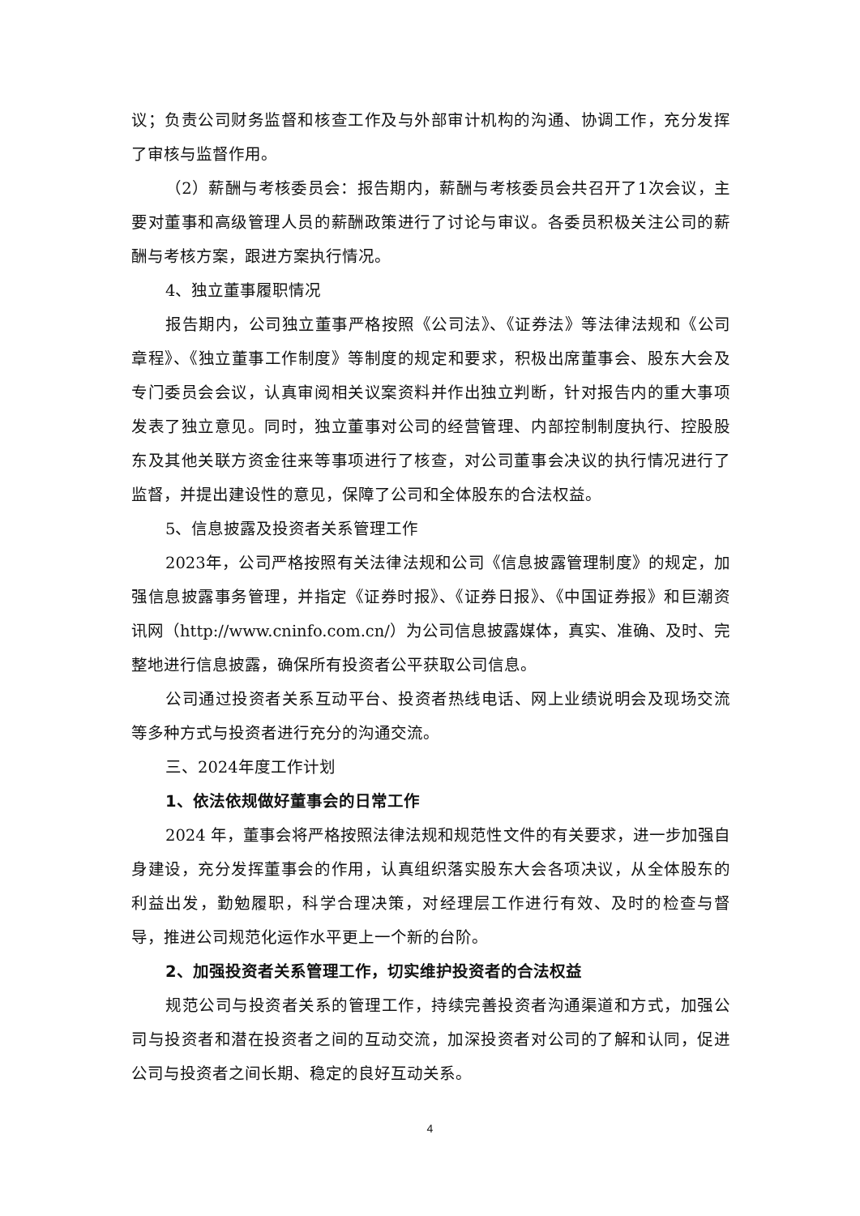议；负责公司财务监督和核查工作及与外部审计机构的沟通、协调工作，充分发挥了审核与监督作用。
（2）薪酬与考核委员会：报告期内，薪酬与考核委员会共召开了1次会议，主要对董事和高级管理人员的薪酬政策进行了讨论与审议。各委员积极关注公司的薪酬与考核方案，跟进方案执行情况。
4、独立董事履职情况
报告期内，公司独立董事严格按照《公司法》、《证券法》等法律法规和《公司章程》、《独立董事工作制度》等制度的规定和要求，积极出席董事会、股东大会及专门委员会会议，认真审阅相关议案资料并作出独立判断，针对报告内的重大事项发表了独立意见。同时，独立董事对公司的经营管理、内部控制制度执行、控股股东及其他关联方资金往来等事项进行了核查，对公司董事会决议的执行情况进行了监督，并提出建设性的意见，保障了公司和全体股东的合法权益。
5、信息披露及投资者关系管理工作
2023年，公司严格按照有关法律法规和公司《信息披露管理制度》的规定，加强信息披露事务管理，并指定《证券时报》、《证券日报》、《中国证券报》和巨潮资讯网（http://www.cninfo.com.cn/）为公司信息披露媒体，真实、准确、及时、完整地进行信息披露，确保所有投资者公平获取公司信息。
公司通过投资者关系互动平台、投资者热线电话、网上业绩说明会及现场交流等多种方式与投资者进行充分的沟通交流。
三、2024年度工作计划
1、依法依规做好董事会的日常工作
2024 年，董事会将严格按照法律法规和规范性文件的有关要求，进一步加强自身建设，充分发挥董事会的作用，认真组织落实股东大会各项决议，从全体股东的利益出发，勤勉履职，科学合理决策，对经理层工作进行有效、及时的检查与督导，推进公司规范化运作水平更上一个新的台阶。
2、加强投资者关系管理工作，切实维护投资者的合法权益
规范公司与投资者关系的管理工作，持续完善投资者沟通渠道和方式，加强公司与投资者和潜在投资者之间的互动交流，加深投资者对公司的了解和认同，促进公司与投资者之间长期、稳定的良好互动关系。
4